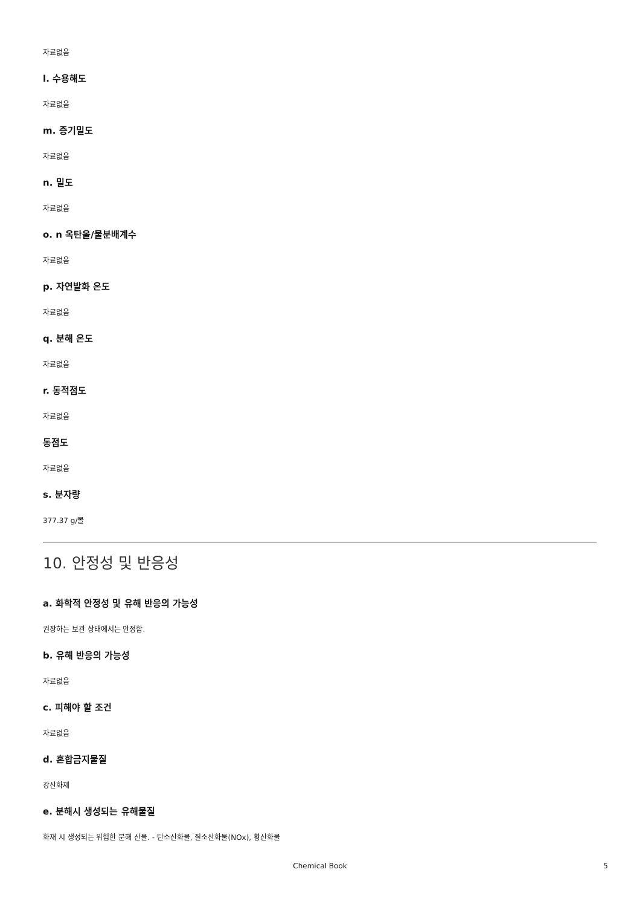자료없음
l. 수용해도
자료없음
m. 증기밀도
자료없음
n. 밀도
자료없음
o. n 옥탄올/물분배계수
자료없음
p. 자연발화 온도
자료없음
q. 분해 온도
자료없음
r. 동적점도
자료없음
동점도
자료없음
s. 분자량
377.37 g/몰
10. 안정성 및 반응성
a. 화학적 안정성 및 유해 반응의 가능성
권장하는 보관 상태에서는 안정함.
b. 유해 반응의 가능성
자료없음
c. 피해야 할 조건
자료없음
d. 혼합금지물질
강산화제
e. 분해시 생성되는 유해물질
화재 시 생성되는 위험한 분해 산물. - 탄소산화물, 질소산화물(NOx), 황산화물
Chemical Book 5